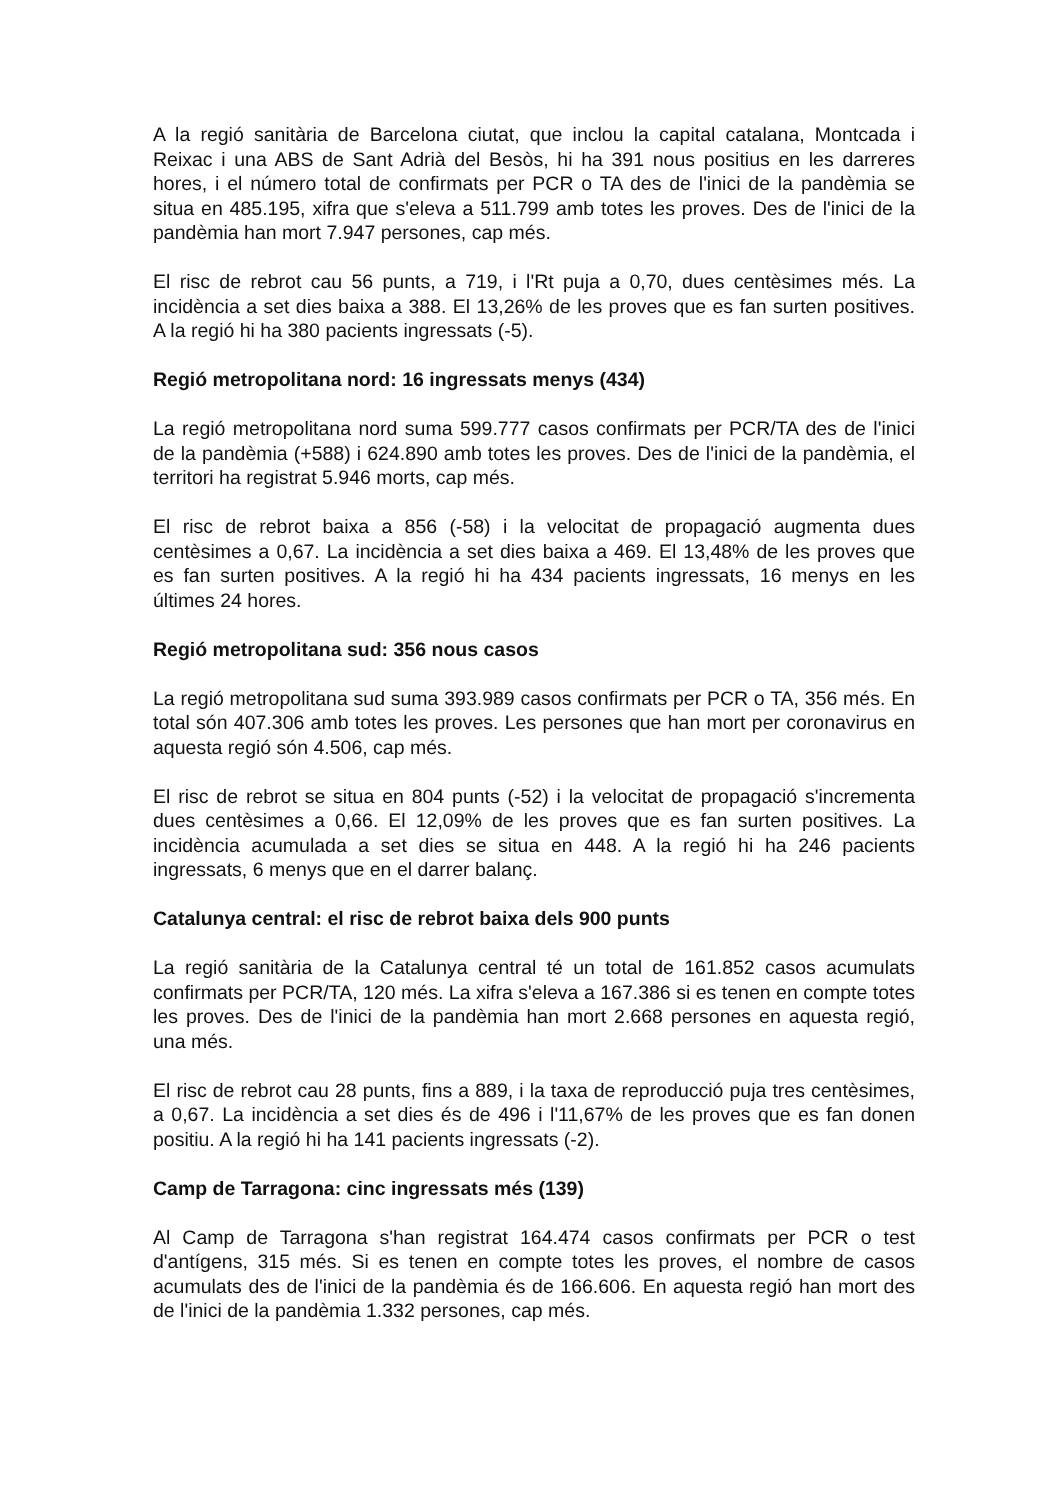A la regió sanitària de Barcelona ciutat, que inclou la capital catalana, Montcada i Reixac i una ABS de Sant Adrià del Besòs, hi ha 391 nous positius en les darreres hores, i el número total de confirmats per PCR o TA des de l'inici de la pandèmia se situa en 485.195, xifra que s'eleva a 511.799 amb totes les proves. Des de l'inici de la pandèmia han mort 7.947 persones, cap més.
El risc de rebrot cau 56 punts, a 719, i l'Rt puja a 0,70, dues centèsimes més. La incidència a set dies baixa a 388. El 13,26% de les proves que es fan surten positives. A la regió hi ha 380 pacients ingressats (-5).
Regió metropolitana nord: 16 ingressats menys (434)
La regió metropolitana nord suma 599.777 casos confirmats per PCR/TA des de l'inici de la pandèmia (+588) i 624.890 amb totes les proves. Des de l'inici de la pandèmia, el territori ha registrat 5.946 morts, cap més.
El risc de rebrot baixa a 856 (-58) i la velocitat de propagació augmenta dues centèsimes a 0,67. La incidència a set dies baixa a 469. El 13,48% de les proves que es fan surten positives. A la regió hi ha 434 pacients ingressats, 16 menys en les últimes 24 hores.
Regió metropolitana sud: 356 nous casos
La regió metropolitana sud suma 393.989 casos confirmats per PCR o TA, 356 més. En total són 407.306 amb totes les proves. Les persones que han mort per coronavirus en aquesta regió són 4.506, cap més.
El risc de rebrot se situa en 804 punts (-52) i la velocitat de propagació s'incrementa dues centèsimes a 0,66. El 12,09% de les proves que es fan surten positives. La incidència acumulada a set dies se situa en 448. A la regió hi ha 246 pacients ingressats, 6 menys que en el darrer balanç.
Catalunya central: el risc de rebrot baixa dels 900 punts
La regió sanitària de la Catalunya central té un total de 161.852 casos acumulats confirmats per PCR/TA, 120 més. La xifra s'eleva a 167.386 si es tenen en compte totes les proves. Des de l'inici de la pandèmia han mort 2.668 persones en aquesta regió, una més.
El risc de rebrot cau 28 punts, fins a 889, i la taxa de reproducció puja tres centèsimes, a 0,67. La incidència a set dies és de 496 i l'11,67% de les proves que es fan donen positiu. A la regió hi ha 141 pacients ingressats (-2).
Camp de Tarragona: cinc ingressats més (139)
Al Camp de Tarragona s'han registrat 164.474 casos confirmats per PCR o test d'antígens, 315 més. Si es tenen en compte totes les proves, el nombre de casos acumulats des de l'inici de la pandèmia és de 166.606. En aquesta regió han mort des de l'inici de la pandèmia 1.332 persones, cap més.